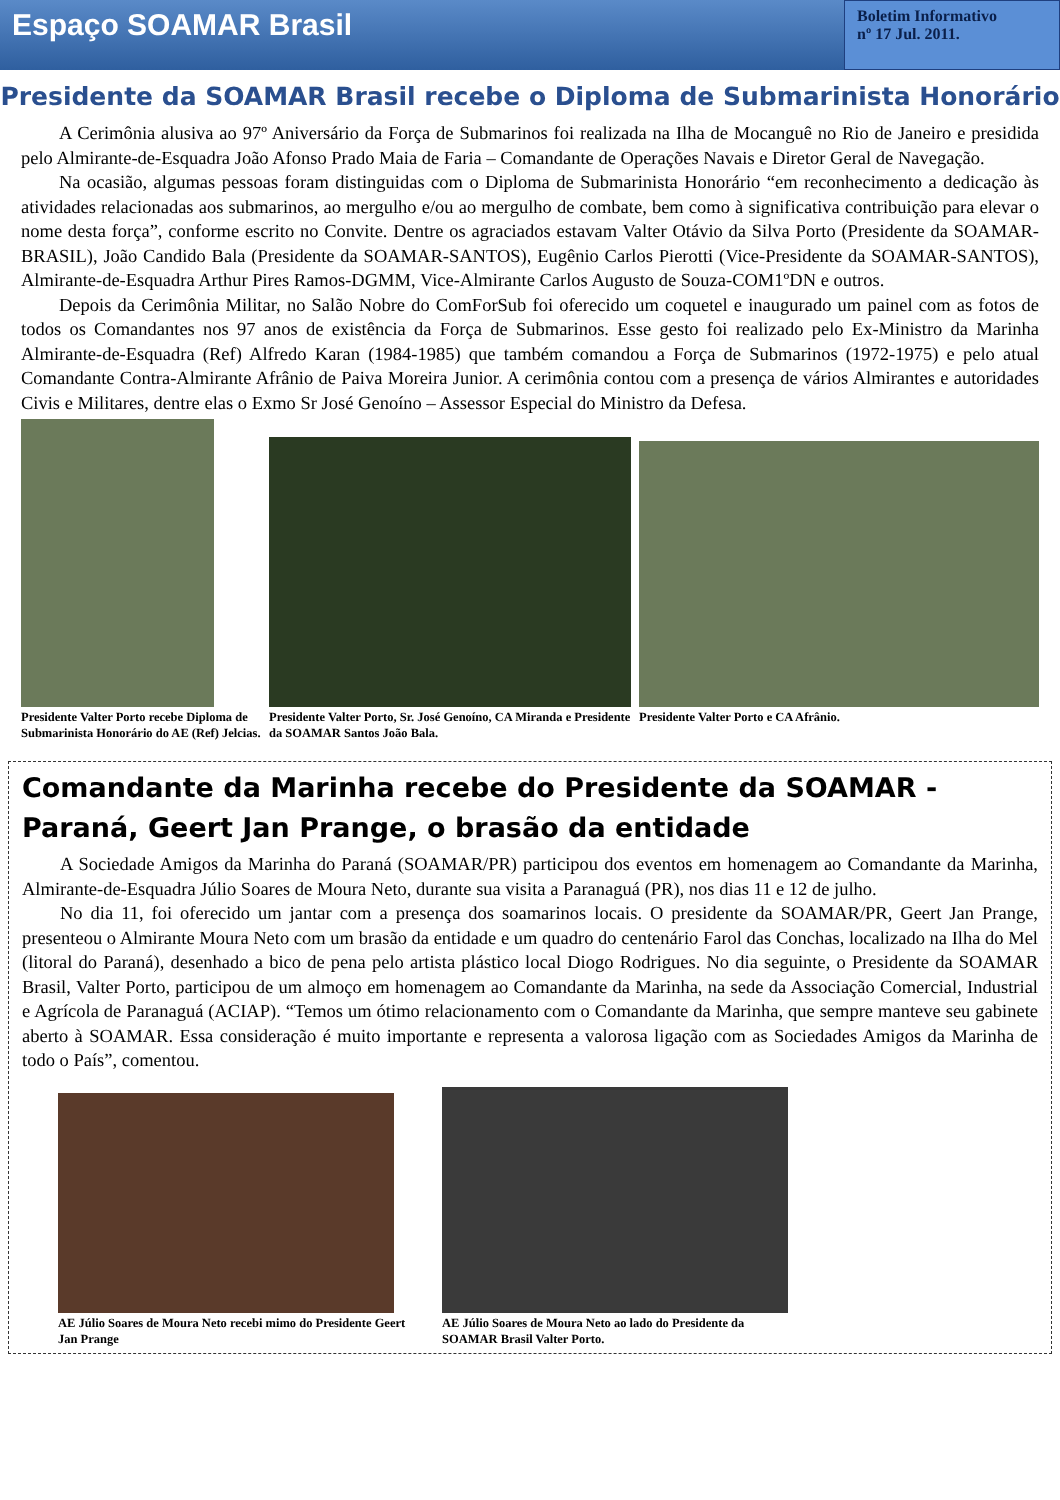Espaço SOAMAR Brasil
Boletim Informativo
nº 17 Jul. 2011.
Presidente da SOAMAR Brasil recebe o Diploma de Submarinista Honorário
A Cerimônia alusiva ao 97º Aniversário da Força de Submarinos foi realizada na Ilha de Mocanguê no Rio de Janeiro e presidida pelo Almirante-de-Esquadra João Afonso Prado Maia de Faria – Comandante de Operações Navais e Diretor Geral de Navegação.
Na ocasião, algumas pessoas foram distinguidas com o Diploma de Submarinista Honorário “em reconhecimento a dedicação às atividades relacionadas aos submarinos, ao mergulho e/ou ao mergulho de combate, bem como à significativa contribuição para elevar o nome desta força”, conforme escrito no Convite. Dentre os agraciados estavam Valter Otávio da Silva Porto (Presidente da SOAMAR-BRASIL), João Candido Bala (Presidente da SOAMAR-SANTOS), Eugênio Carlos Pierotti (Vice-Presidente da SOAMAR-SANTOS), Almirante-de-Esquadra Arthur Pires Ramos-DGMM, Vice-Almirante Carlos Augusto de Souza-COM1ºDN e outros.
Depois da Cerimônia Militar, no Salão Nobre do ComForSub foi oferecido um coquetel e inaugurado um painel com as fotos de todos os Comandantes nos 97 anos de existência da Força de Submarinos. Esse gesto foi realizado pelo Ex-Ministro da Marinha Almirante-de-Esquadra (Ref) Alfredo Karan (1984-1985) que também comandou a Força de Submarinos (1972-1975) e pelo atual Comandante Contra-Almirante Afrânio de Paiva Moreira Junior. A cerimônia contou com a presença de vários Almirantes e autoridades Civis e Militares, dentre elas o Exmo Sr José Genoíno – Assessor Especial do Ministro da Defesa.
Presidente Valter Porto recebe Diploma de Submarinista Honorário do AE (Ref) Jelcias.
Presidente Valter Porto, Sr. José Genoíno, CA Miranda e Presidente da SOAMAR Santos João Bala.
Presidente Valter Porto e CA Afrânio.
Comandante da Marinha recebe do Presidente da SOAMAR - Paraná, Geert Jan Prange, o brasão da entidade
A Sociedade Amigos da Marinha do Paraná (SOAMAR/PR) participou dos eventos em homenagem ao Comandante da Marinha, Almirante-de-Esquadra Júlio Soares de Moura Neto, durante sua visita a Paranaguá (PR), nos dias 11 e 12 de julho.
No dia 11, foi oferecido um jantar com a presença dos soamarinos locais. O presidente da SOAMAR/PR, Geert Jan Prange, presenteou o Almirante Moura Neto com um brasão da entidade e um quadro do centenário Farol das Conchas, localizado na Ilha do Mel (litoral do Paraná), desenhado a bico de pena pelo artista plástico local Diogo Rodrigues. No dia seguinte, o Presidente da SOAMAR Brasil, Valter Porto, participou de um almoço em homenagem ao Comandante da Marinha, na sede da Associação Comercial, Industrial e Agrícola de Paranaguá (ACIAP). “Temos um ótimo relacionamento com o Comandante da Marinha, que sempre manteve seu gabinete aberto à SOAMAR. Essa consideração é muito importante e representa a valorosa ligação com as Sociedades Amigos da Marinha de todo o País”, comentou.
AE Júlio Soares de Moura Neto recebi mimo do Presidente Geert Jan Prange
AE Júlio Soares de Moura Neto ao lado do Presidente da SOAMAR Brasil Valter Porto.